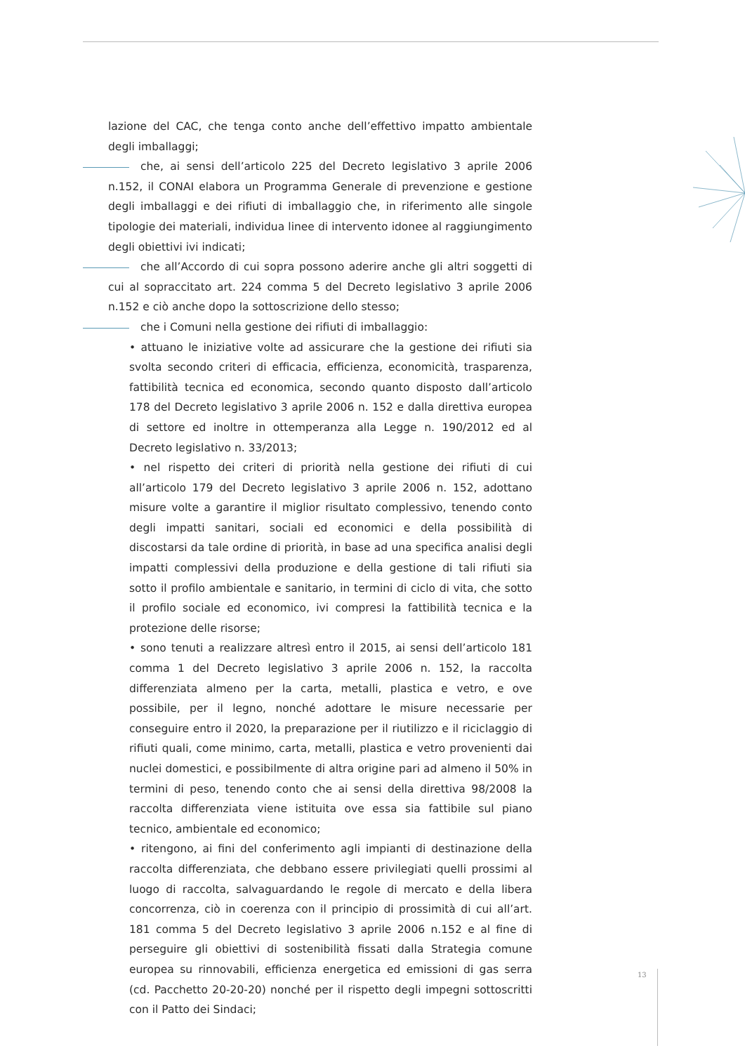lazione del CAC, che tenga conto anche dell’effettivo impatto ambientale degli imballaggi;
che, ai sensi dell’articolo 225 del Decreto legislativo 3 aprile 2006 n.152, il CONAI elabora un Programma Generale di prevenzione e gestione degli imballaggi e dei rifiuti di imballaggio che, in riferimento alle singole tipologie dei materiali, individua linee di intervento idonee al raggiungimento degli obiettivi ivi indicati;
che all’Accordo di cui sopra possono aderire anche gli altri soggetti di cui al sopraccitato art. 224 comma 5 del Decreto legislativo 3 aprile 2006 n.152 e ciò anche dopo la sottoscrizione dello stesso;
che i Comuni nella gestione dei rifiuti di imballaggio:
• attuano le iniziative volte ad assicurare che la gestione dei rifiuti sia svolta secondo criteri di efficacia, efficienza, economicità, trasparenza, fattibilità tecnica ed economica, secondo quanto disposto dall’articolo 178 del Decreto legislativo 3 aprile 2006 n. 152 e dalla direttiva europea di settore ed inoltre in ottemperanza alla Legge n. 190/2012 ed al Decreto legislativo n. 33/2013;
• nel rispetto dei criteri di priorità nella gestione dei rifiuti di cui all’articolo 179 del Decreto legislativo 3 aprile 2006 n. 152, adottano misure volte a garantire il miglior risultato complessivo, tenendo conto degli impatti sanitari, sociali ed economici e della possibilità di discostarsi da tale ordine di priorità, in base ad una specifica analisi degli impatti complessivi della produzione e della gestione di tali rifiuti sia sotto il profilo ambientale e sanitario, in termini di ciclo di vita, che sotto il profilo sociale ed economico, ivi compresi la fattibilità tecnica e la protezione delle risorse;
• sono tenuti a realizzare altresì entro il 2015, ai sensi dell’articolo 181 comma 1 del Decreto legislativo 3 aprile 2006 n. 152, la raccolta differenziata almeno per la carta, metalli, plastica e vetro, e ove possibile, per il legno, nonché adottare le misure necessarie per conseguire entro il 2020, la preparazione per il riutilizzo e il riciclaggio di rifiuti quali, come minimo, carta, metalli, plastica e vetro provenienti dai nuclei domestici, e possibilmente di altra origine pari ad almeno il 50% in termini di peso, tenendo conto che ai sensi della direttiva 98/2008 la raccolta differenziata viene istituita ove essa sia fattibile sul piano tecnico, ambientale ed economico;
• ritengono, ai fini del conferimento agli impianti di destinazione della raccolta differenziata, che debbano essere privilegiati quelli prossimi al luogo di raccolta, salvaguardando le regole di mercato e della libera concorrenza, ciò in coerenza con il principio di prossimità di cui all’art. 181 comma 5 del Decreto legislativo 3 aprile 2006 n.152 e al fine di perseguire gli obiettivi di sostenibilità fissati dalla Strategia comune europea su rinnovabili, efficienza energetica ed emissioni di gas serra (cd. Pacchetto 20-20-20) nonché per il rispetto degli impegni sottoscritti con il Patto dei Sindaci;
13